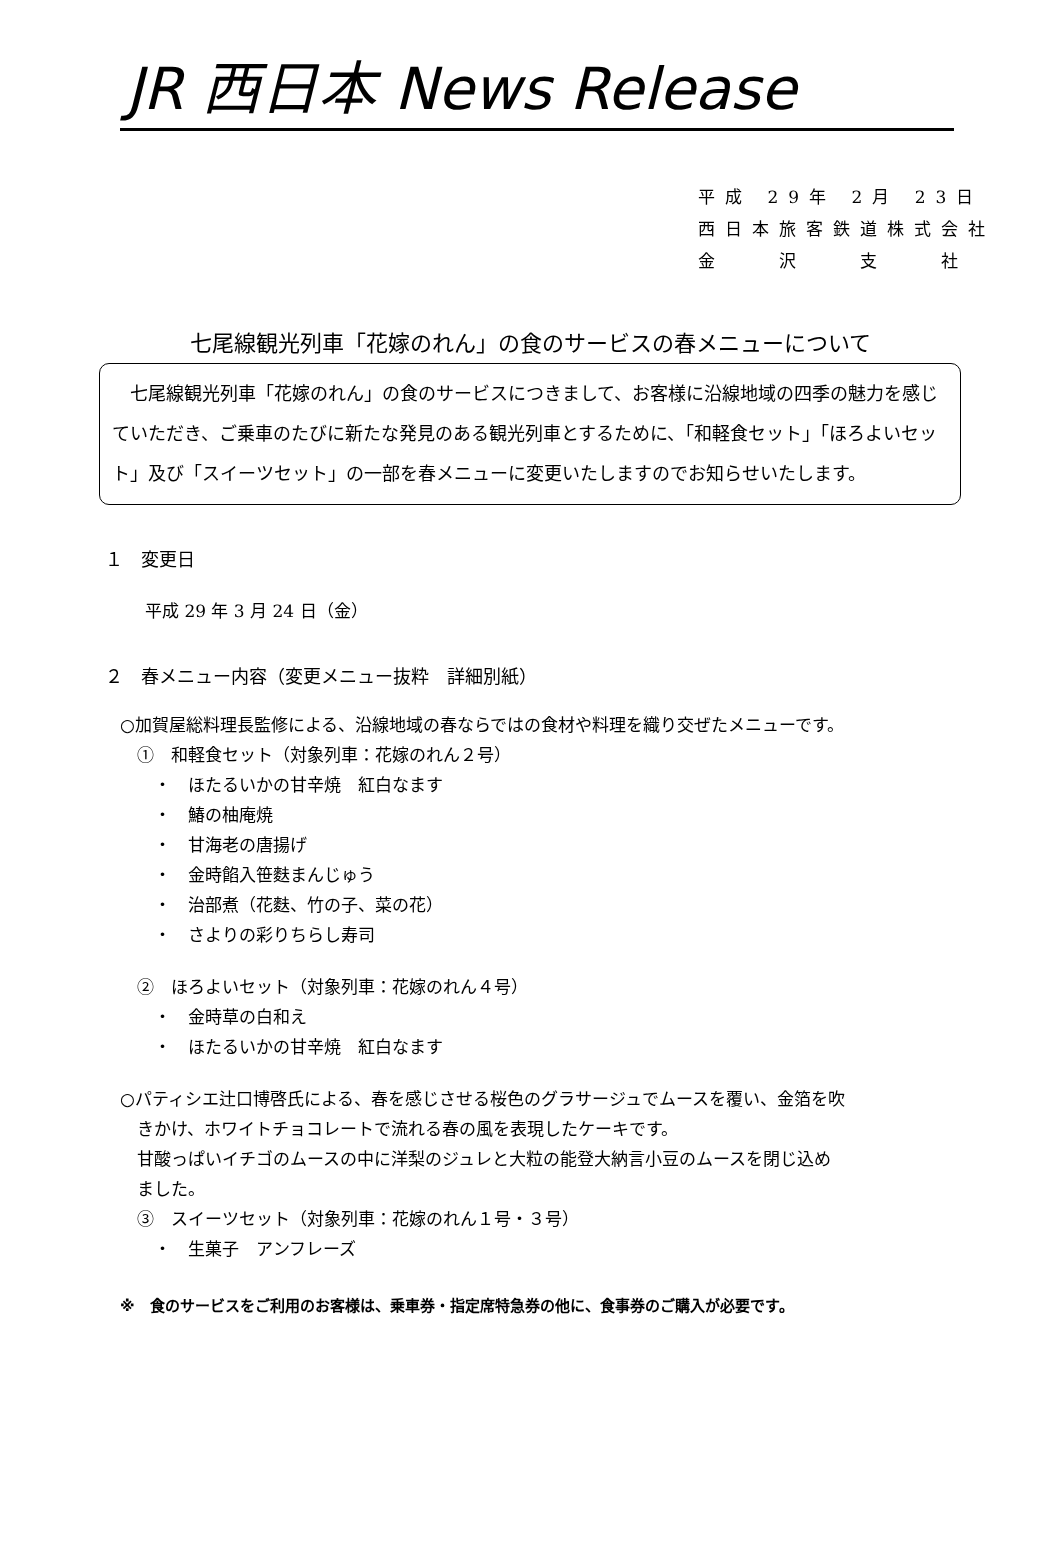JR 西日本 News Release
平成 29年 2月 23日
西日本旅客鉄道株式会社
金　　沢　　支　　社
七尾線観光列車「花嫁のれん」の食のサービスの春メニューについて
　七尾線観光列車「花嫁のれん」の食のサービスにつきまして、お客様に沿線地域の四季の魅力を感じていただき、ご乗車のたびに新たな発見のある観光列車とするために、「和軽食セット」「ほろよいセット」及び「スイーツセット」の一部を春メニューに変更いたしますのでお知らせいたします。
１　変更日
平成 29 年 3 月 24 日（金）
２　春メニュー内容（変更メニュー抜粋　詳細別紙）
○加賀屋総料理長監修による、沿線地域の春ならではの食材や料理を織り交ぜたメニューです。
　①　和軽食セット（対象列車：花嫁のれん２号）
　　・　ほたるいかの甘辛焼　紅白なます
　　・　鰆の柚庵焼
　　・　甘海老の唐揚げ
　　・　金時餡入笹麩まんじゅう
　　・　治部煮（花麩、竹の子、菜の花）
　　・　さよりの彩りちらし寿司
　②　ほろよいセット（対象列車：花嫁のれん４号）
　　・　金時草の白和え
　　・　ほたるいかの甘辛焼　紅白なます
○パティシエ辻口博啓氏による、春を感じさせる桜色のグラサージュでムースを覆い、金箔を吹
　きかけ、ホワイトチョコレートで流れる春の風を表現したケーキです。
　甘酸っぱいイチゴのムースの中に洋梨のジュレと大粒の能登大納言小豆のムースを閉じ込め
　ました。
　③　スイーツセット（対象列車：花嫁のれん１号・３号）
　　・　生菓子　アンフレーズ
※　食のサービスをご利用のお客様は、乗車券・指定席特急券の他に、食事券のご購入が必要です。